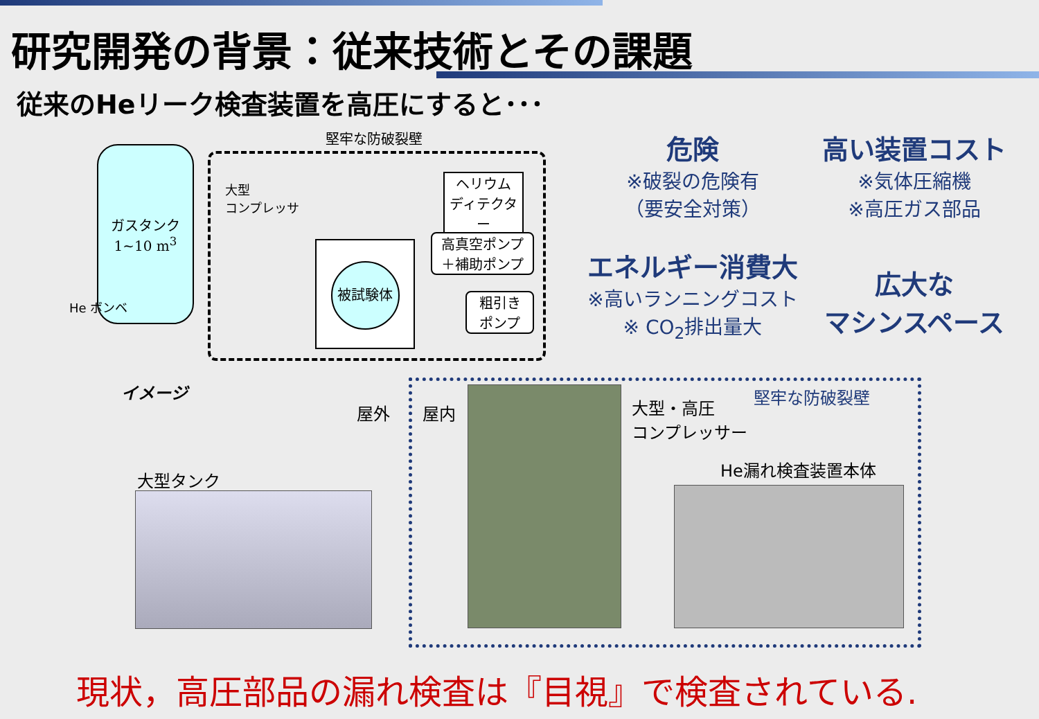研究開発の背景：従来技術とその課題
従来のHeリーク検査装置を高圧にすると･･･
堅牢な防破裂壁
ガスタンク
1~10 m<sup>3</sup>
He ボンベ
大型
コンプレッサ
被試験体
ヘリウム
ディテクター
高真空ポンプ
＋補助ポンプ
粗引き
ポンプ
危険
※破裂の危険有
（要安全対策）
高い装置コスト
※気体圧縮機
※高圧ガス部品
エネルギー消費大
※高いランニングコスト
※ CO<sub>2</sub>排出量大
広大な
マシンスペース
イメージ
屋外 屋内
大型・高圧
コンプレッサー
堅牢な防破裂壁
He漏れ検査装置本体
大型タンク
現状，高圧部品の漏れ検査は『目視』で検査されている.